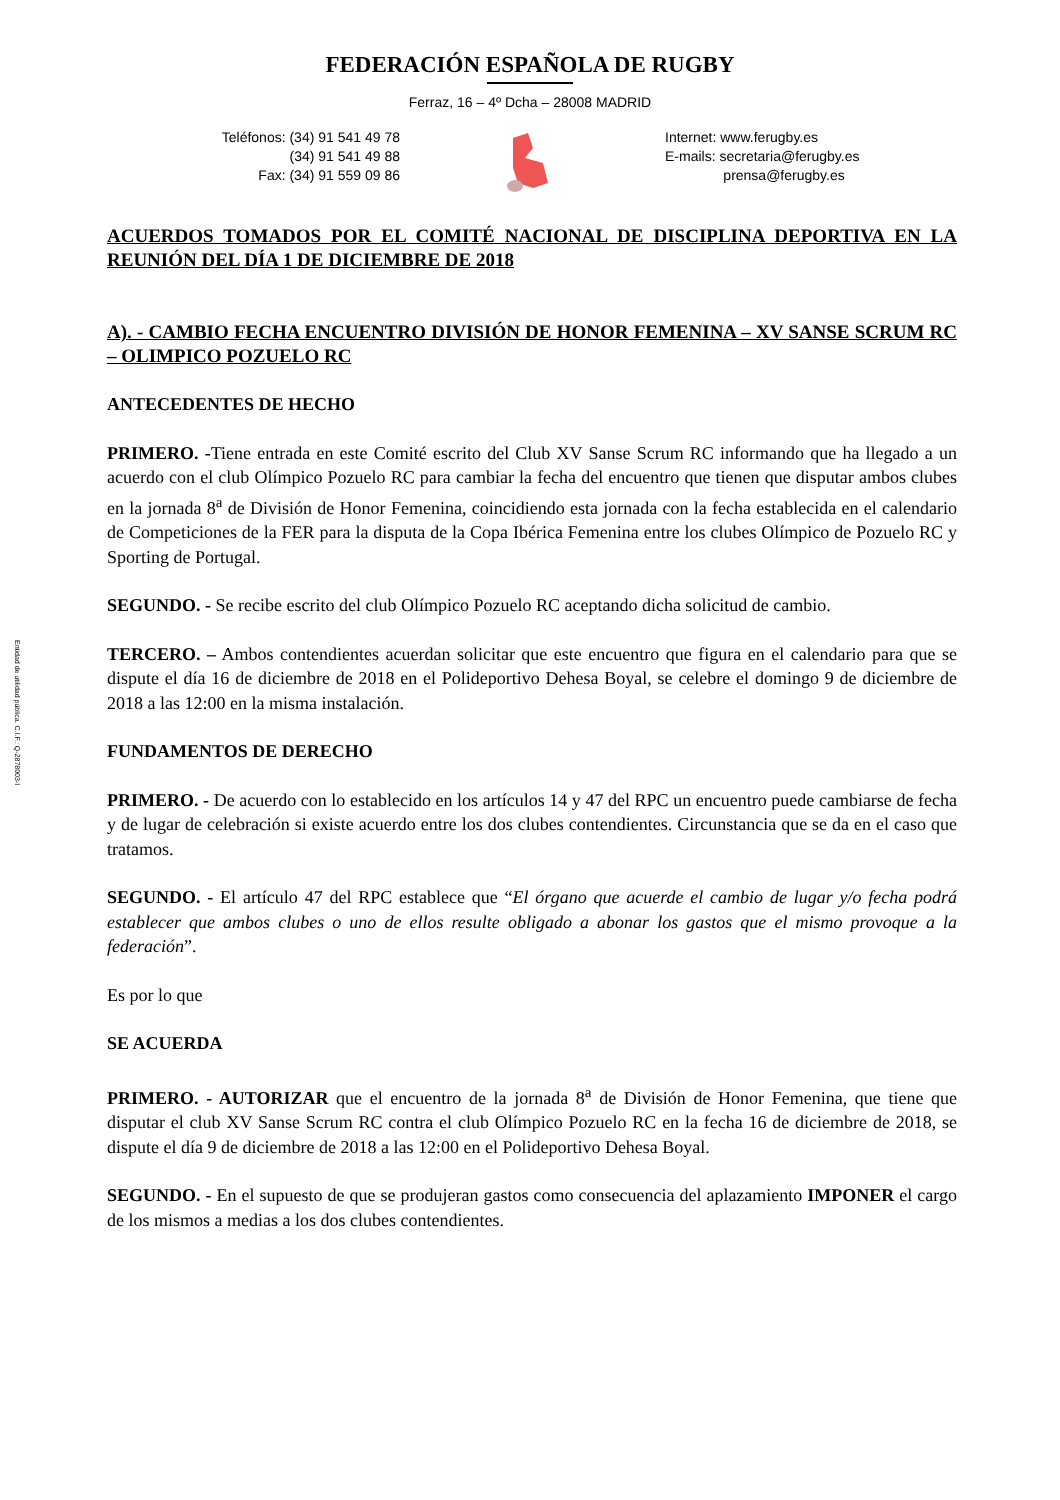FEDERACIÓN ESPAÑOLA DE RUGBY
Ferraz, 16 – 4º Dcha – 28008 MADRID
Teléfonos: (34) 91 541 49 78
(34) 91 541 49 88
Fax: (34) 91 559 09 86
Internet: www.ferugby.es
E-mails: secretaria@ferugby.es
prensa@ferugby.es
ACUERDOS TOMADOS POR EL COMITÉ NACIONAL DE DISCIPLINA DEPORTIVA EN LA REUNIÓN DEL DÍA 1 DE DICIEMBRE DE 2018
A). - CAMBIO FECHA ENCUENTRO DIVISIÓN DE HONOR FEMENINA – XV SANSE SCRUM RC – OLIMPICO POZUELO RC
ANTECEDENTES DE HECHO
PRIMERO. -Tiene entrada en este Comité escrito del Club XV Sanse Scrum RC informando que ha llegado a un acuerdo con el club Olímpico Pozuelo RC para cambiar la fecha del encuentro que tienen que disputar ambos clubes en la jornada 8<sup>a</sup> de División de Honor Femenina, coincidiendo esta jornada con la fecha establecida en el calendario de Competiciones de la FER para la disputa de la Copa Ibérica Femenina entre los clubes Olímpico de Pozuelo RC y Sporting de Portugal.
SEGUNDO. - Se recibe escrito del club Olímpico Pozuelo RC aceptando dicha solicitud de cambio.
TERCERO. – Ambos contendientes acuerdan solicitar que este encuentro que figura en el calendario para que se dispute el día 16 de diciembre de 2018 en el Polideportivo Dehesa Boyal, se celebre el domingo 9 de diciembre de 2018 a las 12:00 en la misma instalación.
FUNDAMENTOS DE DERECHO
PRIMERO. - De acuerdo con lo establecido en los artículos 14 y 47 del RPC un encuentro puede cambiarse de fecha y de lugar de celebración si existe acuerdo entre los dos clubes contendientes. Circunstancia que se da en el caso que tratamos.
SEGUNDO. - El artículo 47 del RPC establece que “El órgano que acuerde el cambio de lugar y/o fecha podrá establecer que ambos clubes o uno de ellos resulte obligado a abonar los gastos que el mismo provoque a la federación”.
Es por lo que
SE ACUERDA
PRIMERO. - AUTORIZAR que el encuentro de la jornada 8<sup>a</sup> de División de Honor Femenina, que tiene que disputar el club XV Sanse Scrum RC contra el club Olímpico Pozuelo RC en la fecha 16 de diciembre de 2018, se dispute el día 9 de diciembre de 2018 a las 12:00 en el Polideportivo Dehesa Boyal.
SEGUNDO. - En el supuesto de que se produjeran gastos como consecuencia del aplazamiento IMPONER el cargo de los mismos a medias a los dos clubes contendientes.
Entidad de utilidad pública. C.I.F.: Q-2878003-I